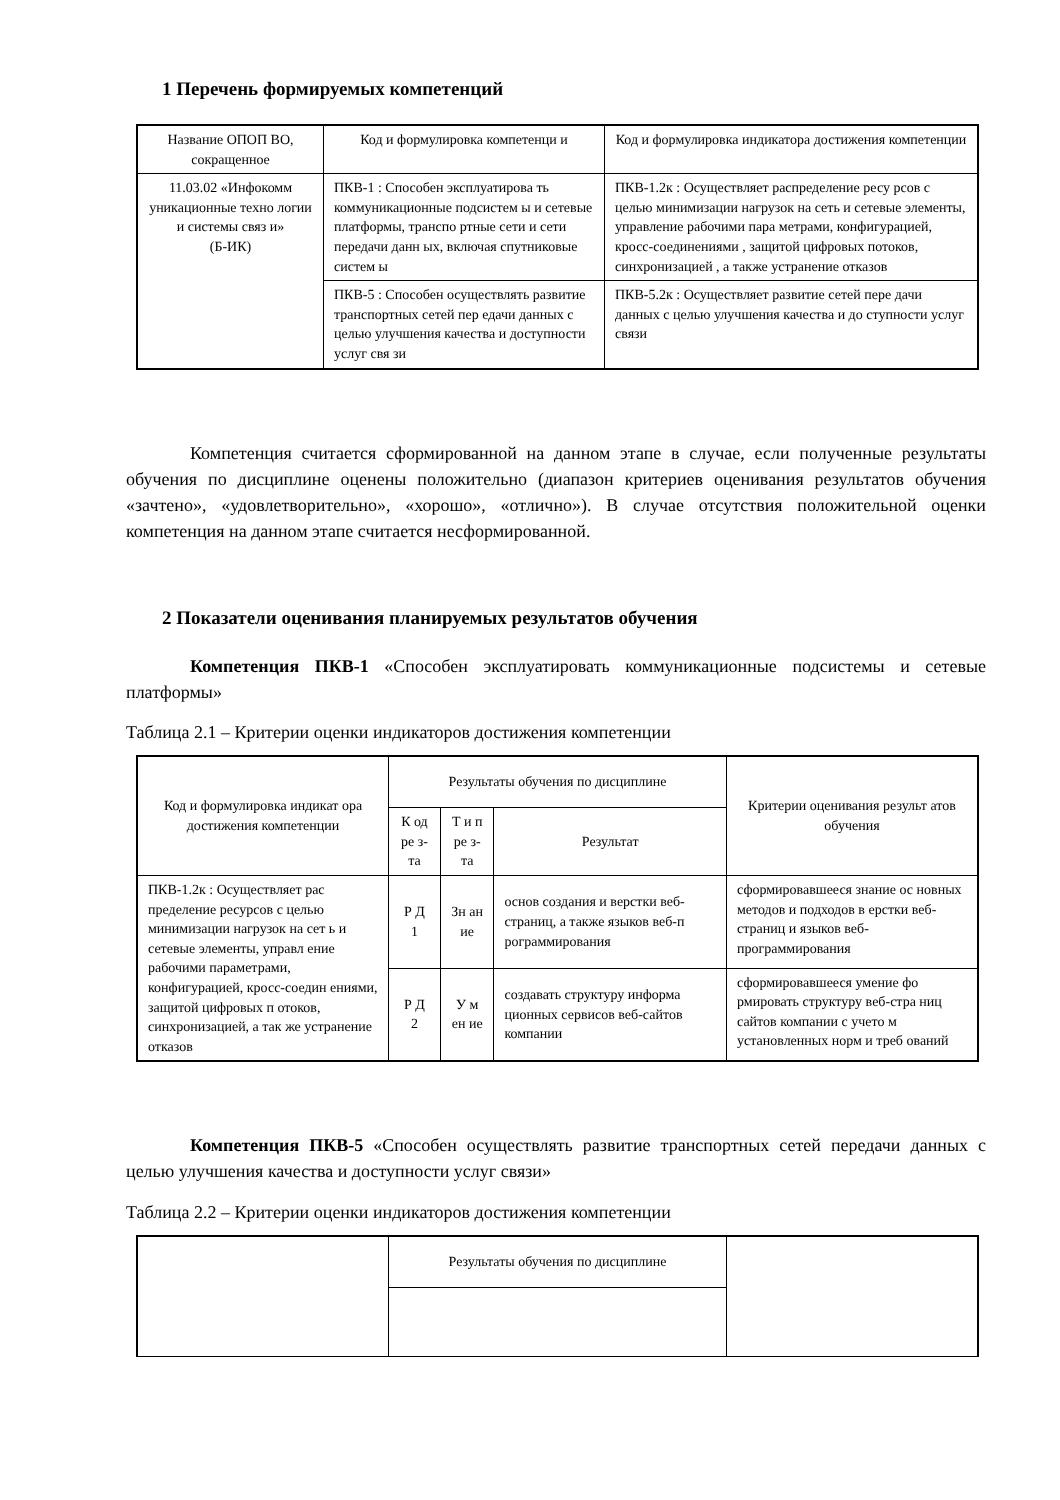1 Перечень формируемых компетенций
| Название ОПОП ВО, сокращенное | Код и формулировка компетенци и | Код и формулировка индикатора достижения компетенции |
| --- | --- | --- |
| 11.03.02 «Инфокомм уникационные техно логии и системы связ и» (Б-ИК) | ПКВ-1 : Способен эксплуатирова ть коммуникационные подсистем ы и сетевые платформы, транспо ртные сети и сети передачи данн ых, включая спутниковые систем ы | ПКВ-1.2к : Осуществляет распределение ресу рсов с целью минимизации нагрузок на сеть и сетевые элементы, управление рабочими пара метрами, конфигурацией, кросс-соединениями , защитой цифровых потоков, синхронизацией , а также устранение отказов |
| | ПКВ-5 : Способен осуществлять развитие транспортных сетей пер едачи данных с целью улучшения качества и доступности услуг свя зи | ПКВ-5.2к : Осуществляет развитие сетей пере дачи данных с целью улучшения качества и до ступности услуг связи |
Компетенция считается сформированной на данном этапе в случае, если полученные результаты обучения по дисциплине оценены положительно (диапазон критериев оценивания результатов обучения «зачтено», «удовлетворительно», «хорошо», «отлично»). В случае отсутствия положительной оценки компетенция на данном этапе считается несформированной.
2 Показатели оценивания планируемых результатов обучения
Компетенция ПКВ-1 «Способен эксплуатировать коммуникационные подсистемы и сетевые платформы»
Таблица 2.1 – Критерии оценки индикаторов достижения компетенции
| Код и формулировка индикат ора достижения компетенции | Результаты обучения по дисциплине | | | Критерии оценивания результ атов обучения |
| --- | --- | --- | --- | --- |
| | К од ре з- та | Т и п ре з- та | Результат | |
| ПКВ-1.2к : Осуществляет рас пределение ресурсов с целью минимизации нагрузок на сет ь и сетевые элементы, управл ение рабочими параметрами, конфигурацией, кросс-соедин ениями, защитой цифровых п отоков, синхронизацией, а так же устранение отказов | Р Д 1 | Зн ан ие | основ создания и верстки веб-страниц, а также языков веб-п рограммирования | сформировавшееся знание ос новных методов и подходов в ерстки веб-страниц и языков веб-программирования |
| | Р Д 2 | У м ен ие | создавать структуру информа ционных сервисов веб-сайтов компании | сформировавшееся умение фо рмировать структуру веб-стра ниц сайтов компании с учето м установленных норм и треб ований |
Компетенция ПКВ-5 «Способен осуществлять развитие транспортных сетей передачи данных с целью улучшения качества и доступности услуг связи»
Таблица 2.2 – Критерии оценки индикаторов достижения компетенции
| | Результаты обучения по дисциплине | |
| --- | --- | --- |